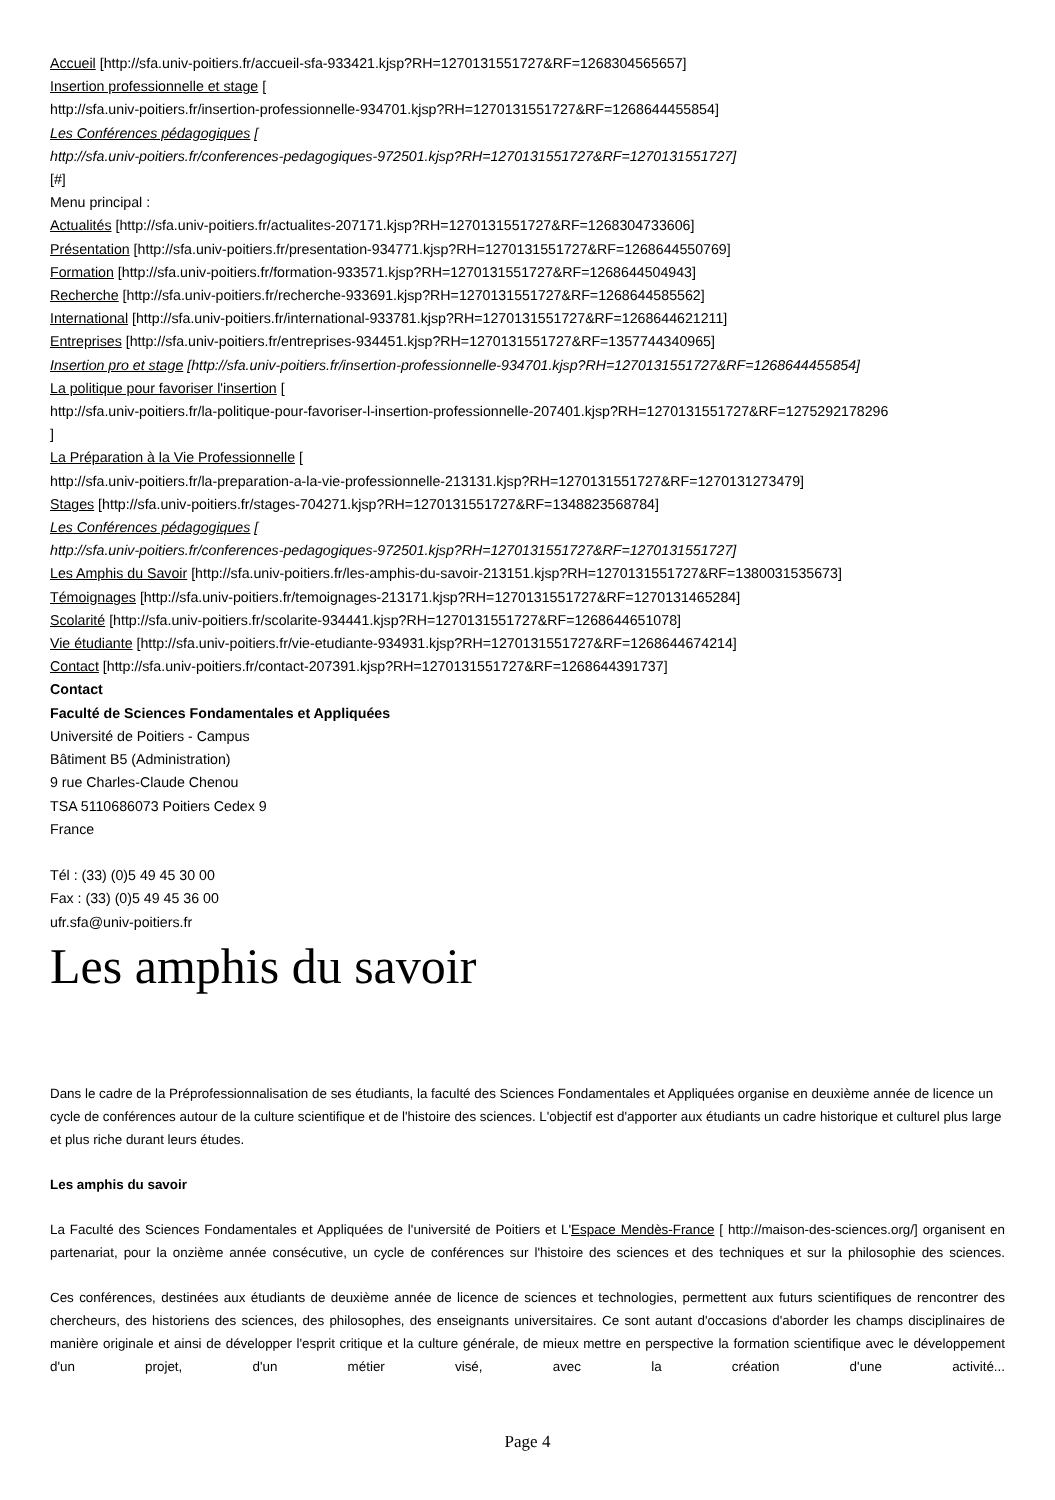Accueil [http://sfa.univ-poitiers.fr/accueil-sfa-933421.kjsp?RH=1270131551727&RF=1268304565657]
Insertion professionnelle et stage [
http://sfa.univ-poitiers.fr/insertion-professionnelle-934701.kjsp?RH=1270131551727&RF=1268644455854]
Les Conférences pédagogiques [
http://sfa.univ-poitiers.fr/conferences-pedagogiques-972501.kjsp?RH=1270131551727&RF=1270131551727]
[#]
Menu principal :
Actualités [http://sfa.univ-poitiers.fr/actualites-207171.kjsp?RH=1270131551727&RF=1268304733606]
Présentation [http://sfa.univ-poitiers.fr/presentation-934771.kjsp?RH=1270131551727&RF=1268644550769]
Formation [http://sfa.univ-poitiers.fr/formation-933571.kjsp?RH=1270131551727&RF=1268644504943]
Recherche [http://sfa.univ-poitiers.fr/recherche-933691.kjsp?RH=1270131551727&RF=1268644585562]
International [http://sfa.univ-poitiers.fr/international-933781.kjsp?RH=1270131551727&RF=1268644621211]
Entreprises [http://sfa.univ-poitiers.fr/entreprises-934451.kjsp?RH=1270131551727&RF=1357744340965]
Insertion pro et stage [http://sfa.univ-poitiers.fr/insertion-professionnelle-934701.kjsp?RH=1270131551727&RF=1268644455854]
La politique pour favoriser l'insertion [
http://sfa.univ-poitiers.fr/la-politique-pour-favoriser-l-insertion-professionnelle-207401.kjsp?RH=1270131551727&RF=1275292178296
]
La Préparation à la Vie Professionnelle [
http://sfa.univ-poitiers.fr/la-preparation-a-la-vie-professionnelle-213131.kjsp?RH=1270131551727&RF=1270131273479]
Stages [http://sfa.univ-poitiers.fr/stages-704271.kjsp?RH=1270131551727&RF=1348823568784]
Les Conférences pédagogiques [
http://sfa.univ-poitiers.fr/conferences-pedagogiques-972501.kjsp?RH=1270131551727&RF=1270131551727]
Les Amphis du Savoir [http://sfa.univ-poitiers.fr/les-amphis-du-savoir-213151.kjsp?RH=1270131551727&RF=1380031535673]
Témoignages [http://sfa.univ-poitiers.fr/temoignages-213171.kjsp?RH=1270131551727&RF=1270131465284]
Scolarité [http://sfa.univ-poitiers.fr/scolarite-934441.kjsp?RH=1270131551727&RF=1268644651078]
Vie étudiante [http://sfa.univ-poitiers.fr/vie-etudiante-934931.kjsp?RH=1270131551727&RF=1268644674214]
Contact [http://sfa.univ-poitiers.fr/contact-207391.kjsp?RH=1270131551727&RF=1268644391737]
Contact
Faculté de Sciences Fondamentales et Appliquées
Université de Poitiers - Campus
Bâtiment B5 (Administration)
9 rue Charles-Claude Chenou
TSA 5110686073 Poitiers Cedex 9
France
Tél : (33) (0)5 49 45 30 00
Fax : (33) (0)5 49 45 36 00
ufr.sfa@univ-poitiers.fr
Les amphis du savoir
Dans le cadre de la Préprofessionnalisation de ses étudiants, la faculté des Sciences Fondamentales et Appliquées organise en deuxième année de licence un cycle de conférences autour de la culture scientifique et de l'histoire des sciences. L'objectif est d'apporter aux étudiants un cadre historique et culturel plus large et plus riche durant leurs études.
Les amphis du savoir
La Faculté des Sciences Fondamentales et Appliquées de l'université de Poitiers et L'Espace Mendès-France [ http://maison-des-sciences.org/] organisent en partenariat, pour la onzième année consécutive, un cycle de conférences sur l'histoire des sciences et des techniques et sur la philosophie des sciences.
Ces conférences, destinées aux étudiants de deuxième année de licence de sciences et technologies, permettent aux futurs scientifiques de rencontrer des chercheurs, des historiens des sciences, des philosophes, des enseignants universitaires. Ce sont autant d'occasions d'aborder les champs disciplinaires de manière originale et ainsi de développer l'esprit critique et la culture générale, de mieux mettre en perspective la formation scientifique avec le développement d'un projet, d'un métier visé, avec la création d'une activité...
Page 4